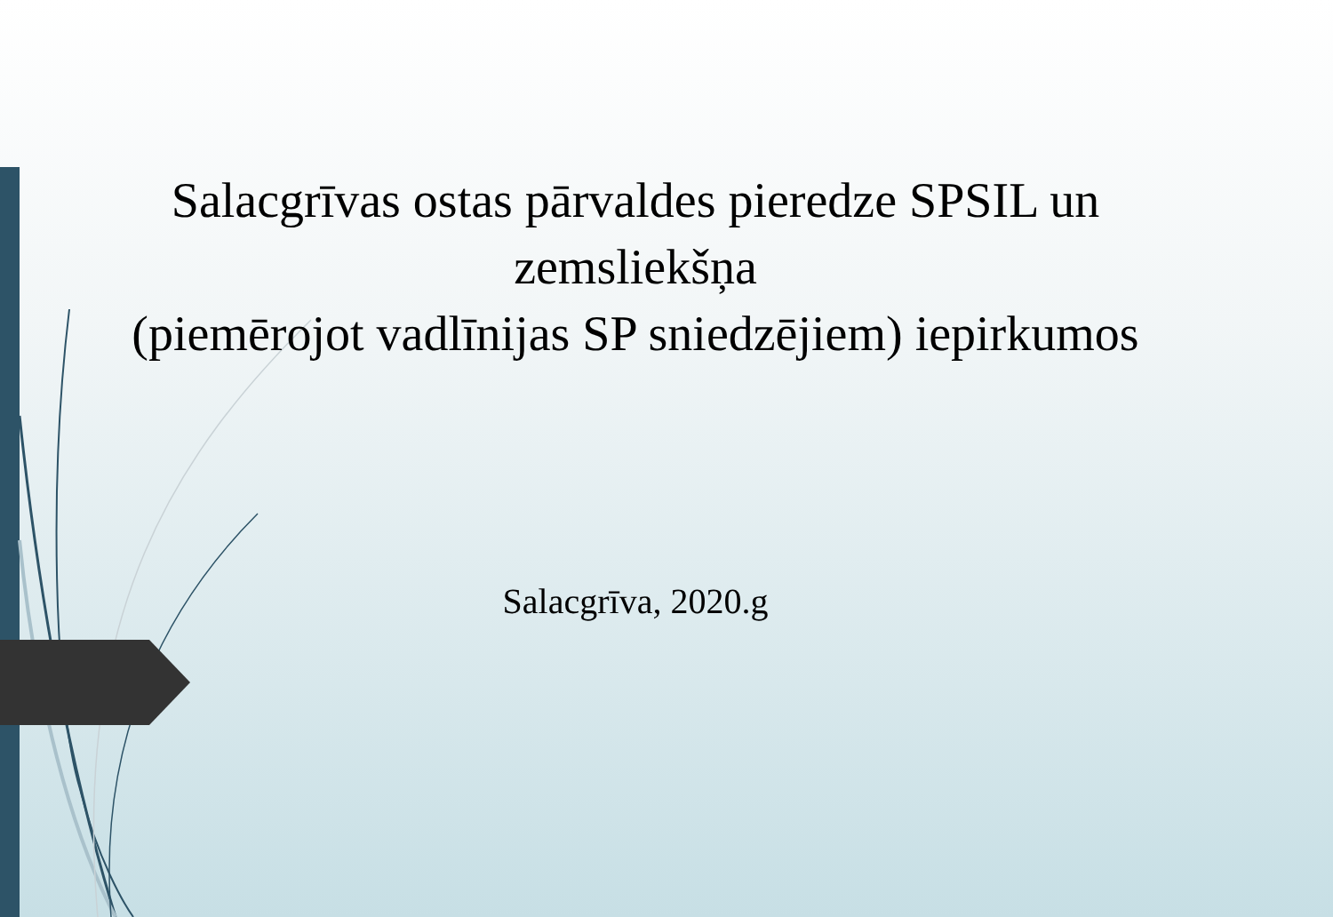Salacgrīvas ostas pārvaldes pieredze SPSIL un zemsliekšņa
(piemērojot vadlīnijas SP sniedzējiem) iepirkumos
Salacgrīva, 2020.g